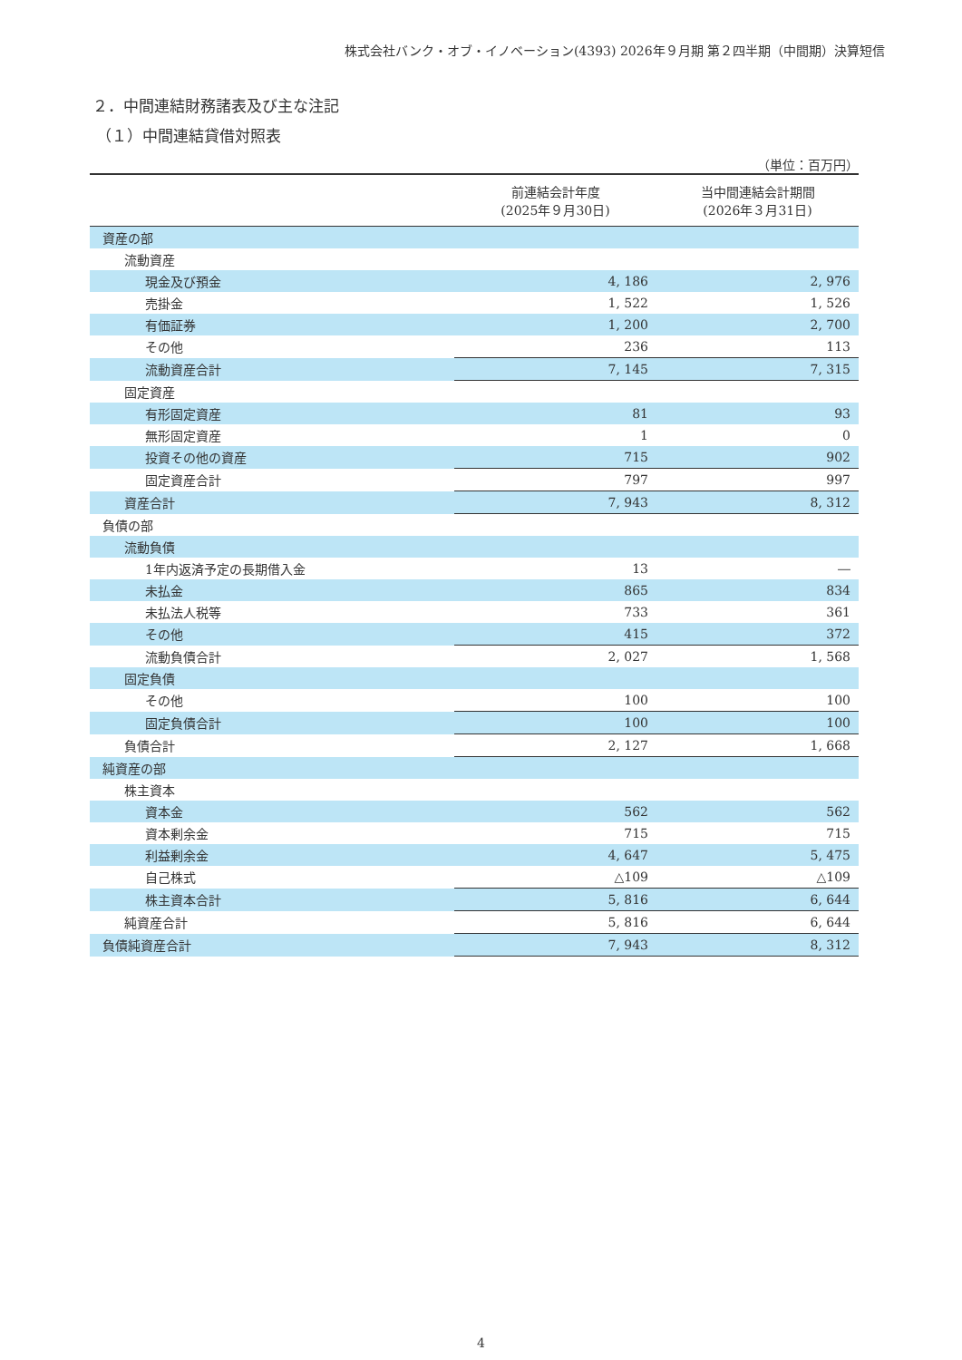株式会社バンク・オブ・イノベーション(4393) 2026年９月期 第２四半期（中間期）決算短信
２．中間連結財務諸表及び主な注記
（１）中間連結貸借対照表
（単位：百万円）
| | 前連結会計年度 (2025年９月30日) | 当中間連結会計期間 (2026年３月31日) |
| --- | --- | --- |
| 資産の部 | | |
| 流動資産 | | |
| 現金及び預金 | 4, 186 | 2, 976 |
| 売掛金 | 1, 522 | 1, 526 |
| 有価証券 | 1, 200 | 2, 700 |
| その他 | 236 | 113 |
| 流動資産合計 | 7, 145 | 7, 315 |
| 固定資産 | | |
| 有形固定資産 | 81 | 93 |
| 無形固定資産 | 1 | 0 |
| 投資その他の資産 | 715 | 902 |
| 固定資産合計 | 797 | 997 |
| 資産合計 | 7, 943 | 8, 312 |
| 負債の部 | | |
| 流動負債 | | |
| 1年内返済予定の長期借入金 | 13 | ― |
| 未払金 | 865 | 834 |
| 未払法人税等 | 733 | 361 |
| その他 | 415 | 372 |
| 流動負債合計 | 2, 027 | 1, 568 |
| 固定負債 | | |
| その他 | 100 | 100 |
| 固定負債合計 | 100 | 100 |
| 負債合計 | 2, 127 | 1, 668 |
| 純資産の部 | | |
| 株主資本 | | |
| 資本金 | 562 | 562 |
| 資本剰余金 | 715 | 715 |
| 利益剰余金 | 4, 647 | 5, 475 |
| 自己株式 | △109 | △109 |
| 株主資本合計 | 5, 816 | 6, 644 |
| 純資産合計 | 5, 816 | 6, 644 |
| 負債純資産合計 | 7, 943 | 8, 312 |
4